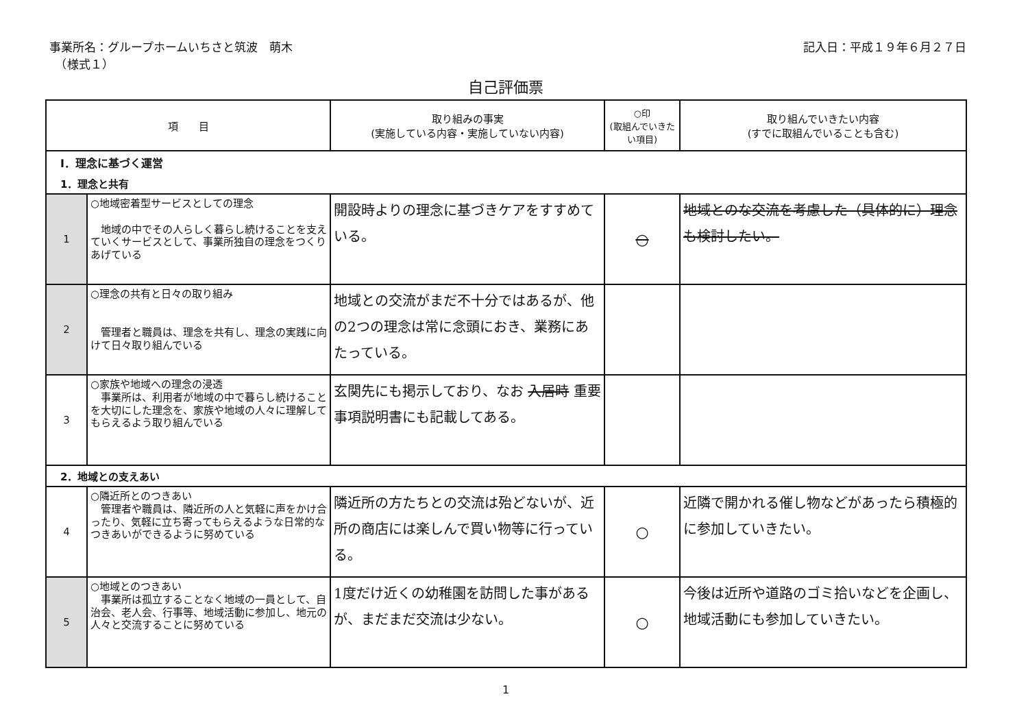事業所名：グループホームいちさと筑波　萌木
　（様式１）
記入日：平成１９年６月２７日
自己評価票
| 項 目 | | 取り組みの事実 (実施している内容・実施していない内容) | ○印 (取組んでいきたい項目) | 取り組んでいきたい内容 (すでに取組んでいることも含む) |
| --- | --- | --- | --- | --- |
| Ⅰ．理念に基づく運営 | | | | |
| 1．理念と共有 | | | | |
| 1 | ○地域密着型サービスとしての理念 地域の中でその人らしく暮らし続けることを支えていくサービスとして、事業所独自の理念をつくりあげている | 開設時よりの理念に基づきケアをすすめている。 | ○ | 地域とのな交流を考慮した（具体的に）理念も検討したい。 |
| 2 | ○理念の共有と日々の取り組み 管理者と職員は、理念を共有し、理念の実践に向けて日々取り組んでいる | 地域との交流がまだ不十分ではあるが、他の2つの理念は常に念頭におき、業務にあたっている。 | | |
| 3 | ○家族や地域への理念の浸透 事業所は、利用者が地域の中で暮らし続けることを大切にした理念を、家族や地域の人々に理解してもらえるよう取り組んでいる | 玄関先にも掲示しており、なお 入居時 重要事項説明書にも記載してある。 | | |
| 2．地域との支えあい | | | | |
| 4 | ○隣近所とのつきあい 管理者や職員は、隣近所の人と気軽に声をかけ合ったり、気軽に立ち寄ってもらえるような日常的なつきあいができるように努めている | 隣近所の方たちとの交流は殆どないが、近所の商店には楽しんで買い物等に行っている。 | ○ | 近隣で開かれる催し物などがあったら積極的に参加していきたい。 |
| 5 | ○地域とのつきあい 事業所は孤立することなく地域の一員として、自治会、老人会、行事等、地域活動に参加し、地元の人々と交流することに努めている | 1度だけ近くの幼稚園を訪問した事があるが、まだまだ交流は少ない。 | ○ | 今後は近所や道路のゴミ拾いなどを企画し、地域活動にも参加していきたい。 |
1